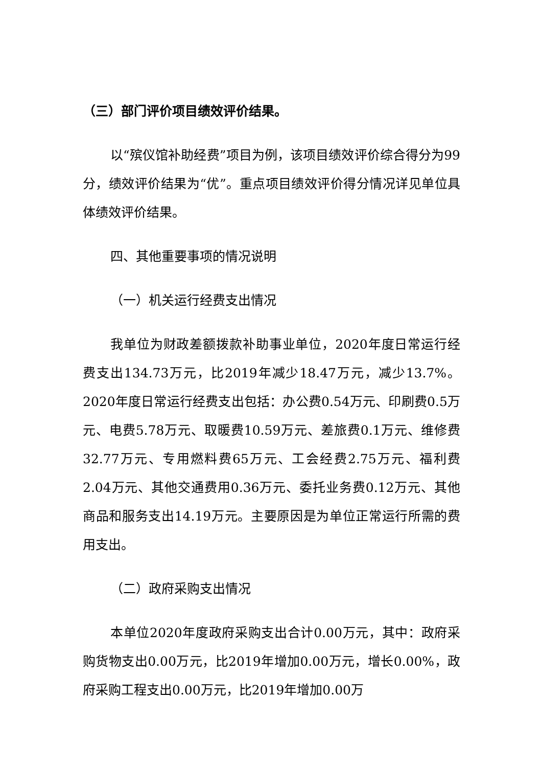（三）部门评价项目绩效评价结果。
以“殡仪馆补助经费”项目为例，该项目绩效评价综合得分为99分，绩效评价结果为“优”。重点项目绩效评价得分情况详见单位具体绩效评价结果。
四、其他重要事项的情况说明
（一）机关运行经费支出情况
我单位为财政差额拨款补助事业单位，2020年度日常运行经费支出134.73万元，比2019年减少18.47万元，减少13.7%。2020年度日常运行经费支出包括：办公费0.54万元、印刷费0.5万元、电费5.78万元、取暖费10.59万元、差旅费0.1万元、维修费32.77万元、专用燃料费65万元、工会经费2.75万元、福利费2.04万元、其他交通费用0.36万元、委托业务费0.12万元、其他商品和服务支出14.19万元。主要原因是为单位正常运行所需的费用支出。
（二）政府采购支出情况
本单位2020年度政府采购支出合计0.00万元，其中：政府采购货物支出0.00万元，比2019年增加0.00万元，增长0.00%，政府采购工程支出0.00万元，比2019年增加0.00万